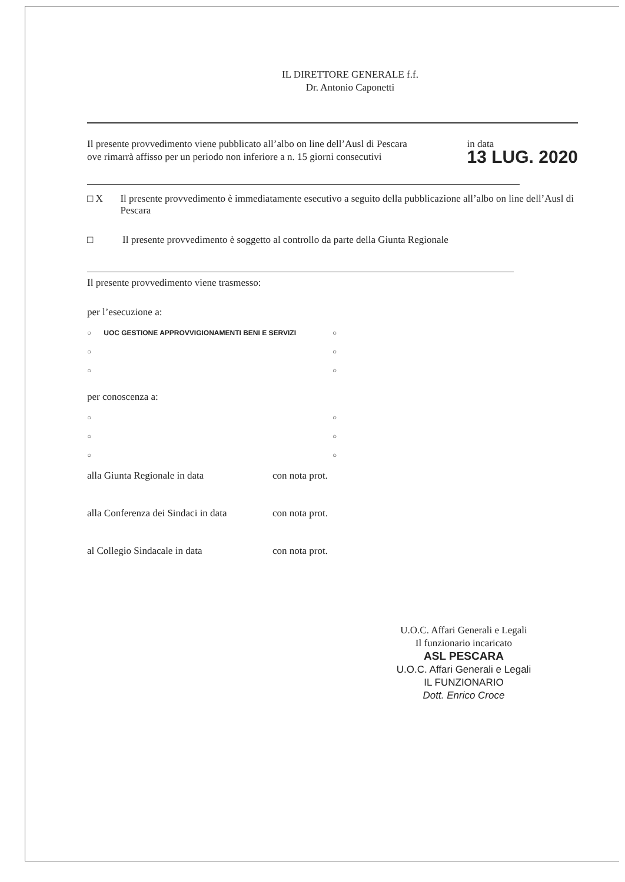IL DIRETTORE GENERALE f.f.
Dr. Antonio Caponetti
Il presente provvedimento viene pubblicato all’albo on line dell’Ausl di Pescara
ove rimarrà affisso per un periodo non inferiore a n. 15 giorni consecutivi
in data
13 LUG. 2020
□ X Il presente provvedimento è immediatamente esecutivo a seguito della pubblicazione all’albo on line dell’Ausl di Pescara
□ Il presente provvedimento è soggetto al controllo da parte della Giunta Regionale
Il presente provvedimento viene trasmesso:
per l’esecuzione a:
○ UOC GESTIONE APPROVVIGIONAMENTI BENI E SERVIZI
○
○ ○
○ ○
per conoscenza a:
○ ○
○ ○
○ ○
alla Giunta Regionale in data con nota prot.
alla Conferenza dei Sindaci in data
con nota prot.
al Collegio Sindacale in data con nota prot.
U.O.C. Affari Generali e Legali
Il funzionario incaricato
ASL PESCARA
U.O.C. Affari Generali e Legali
IL FUNZIONARIO
Dott. Enrico Croce